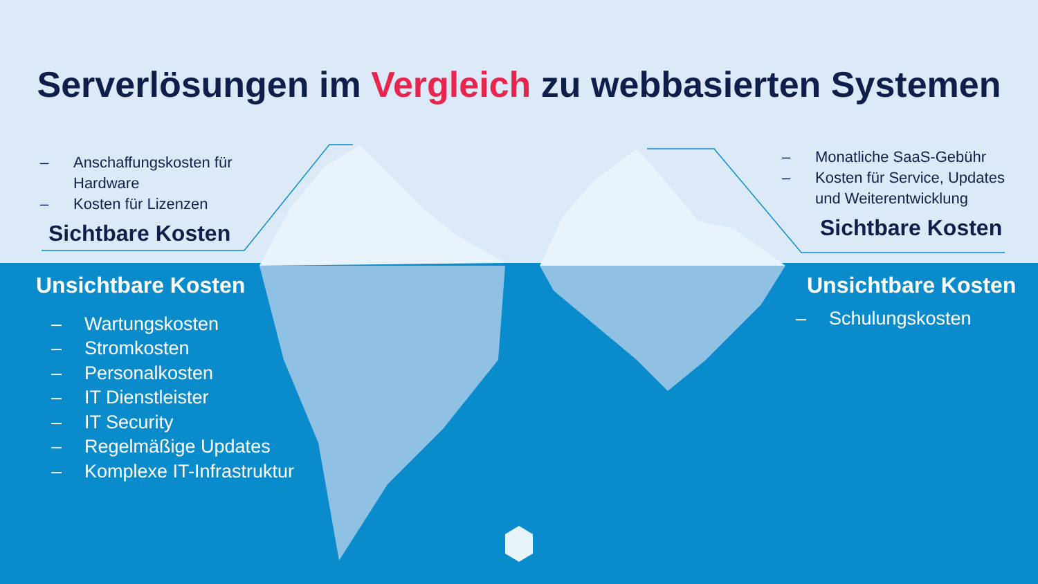Serverlösungen im Vergleich zu webbasierten Systemen
– Anschaffungskosten für Hardware
– Kosten für Lizenzen
Sichtbare Kosten
– Monatliche SaaS-Gebühr
– Kosten für Service, Updates und Weiterentwicklung
Sichtbare Kosten
Unsichtbare Kosten
– Wartungskosten
– Stromkosten
– Personalkosten
– IT Dienstleister
– IT Security
– Regelmäßige Updates
– Komplexe IT-Infrastruktur
Unsichtbare Kosten
– Schulungskosten